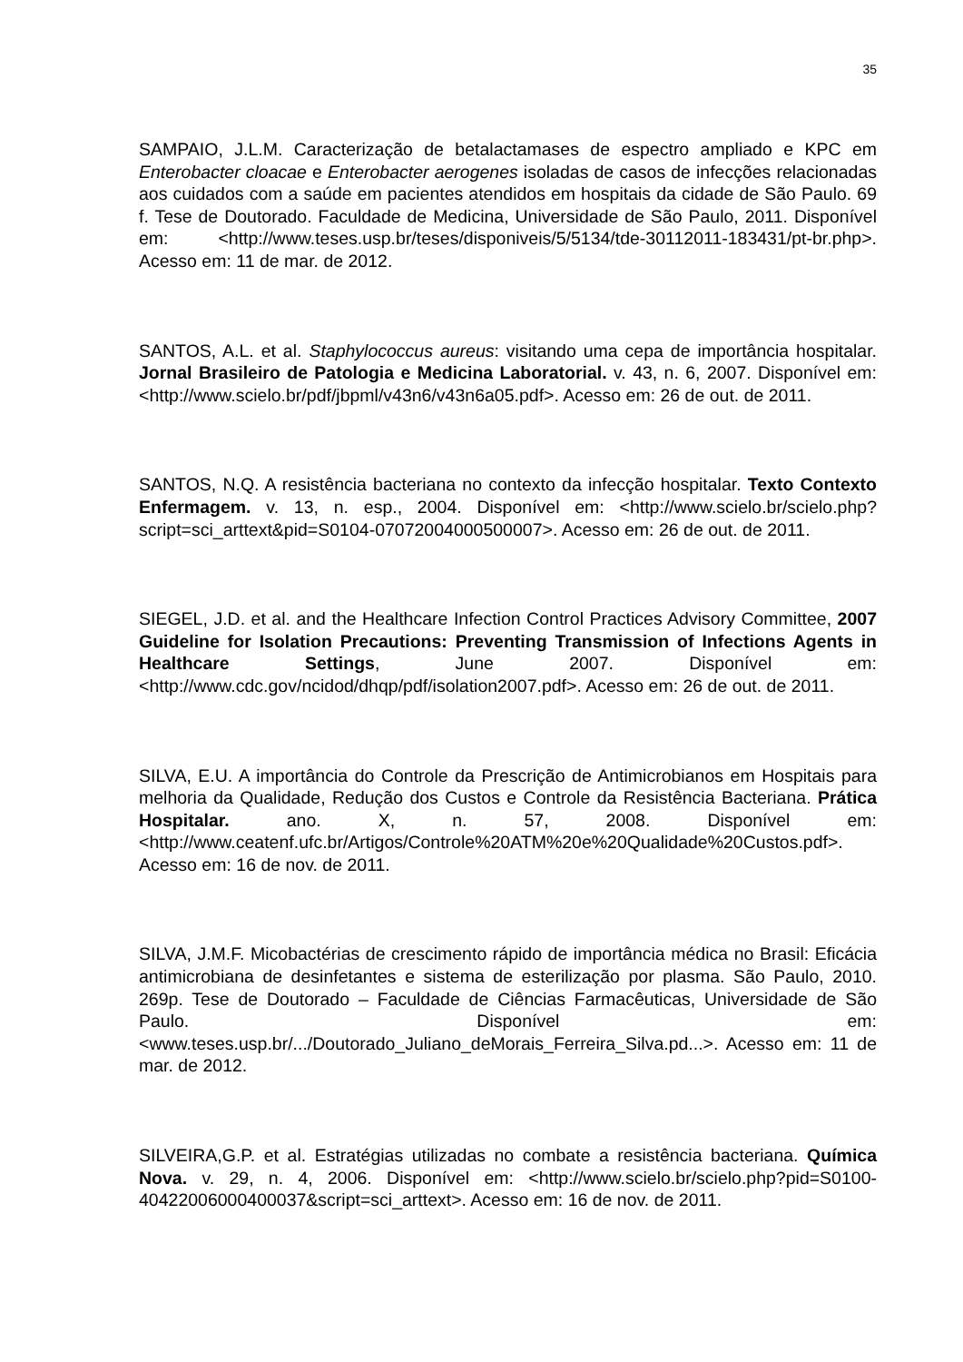35
SAMPAIO, J.L.M. Caracterização de betalactamases de espectro ampliado e KPC em Enterobacter cloacae e Enterobacter aerogenes isoladas de casos de infecções relacionadas aos cuidados com a saúde em pacientes atendidos em hospitais da cidade de São Paulo. 69 f. Tese de Doutorado. Faculdade de Medicina, Universidade de São Paulo, 2011. Disponível em: <http://www.teses.usp.br/teses/disponiveis/5/5134/tde-30112011-183431/pt-br.php>. Acesso em: 11 de mar. de 2012.
SANTOS, A.L. et al. Staphylococcus aureus: visitando uma cepa de importância hospitalar. Jornal Brasileiro de Patologia e Medicina Laboratorial. v. 43, n. 6, 2007. Disponível em: <http://www.scielo.br/pdf/jbpml/v43n6/v43n6a05.pdf>. Acesso em: 26 de out. de 2011.
SANTOS, N.Q. A resistência bacteriana no contexto da infecção hospitalar. Texto Contexto Enfermagem. v. 13, n. esp., 2004. Disponível em: <http://www.scielo.br/scielo.php?script=sci_arttext&pid=S0104-07072004000500007>. Acesso em: 26 de out. de 2011.
SIEGEL, J.D. et al. and the Healthcare Infection Control Practices Advisory Committee, 2007 Guideline for Isolation Precautions: Preventing Transmission of Infections Agents in Healthcare Settings, June 2007. Disponível em: <http://www.cdc.gov/ncidod/dhqp/pdf/isolation2007.pdf>. Acesso em: 26 de out. de 2011.
SILVA, E.U. A importância do Controle da Prescrição de Antimicrobianos em Hospitais para melhoria da Qualidade, Redução dos Custos e Controle da Resistência Bacteriana. Prática Hospitalar. ano. X, n. 57, 2008. Disponível em: <http://www.ceatenf.ufc.br/Artigos/Controle%20ATM%20e%20Qualidade%20Custos.pdf>. Acesso em: 16 de nov. de 2011.
SILVA, J.M.F. Micobactérias de crescimento rápido de importância médica no Brasil: Eficácia antimicrobiana de desinfetantes e sistema de esterilização por plasma. São Paulo, 2010. 269p. Tese de Doutorado – Faculdade de Ciências Farmacêuticas, Universidade de São Paulo. Disponível em: <www.teses.usp.br/.../Doutorado_Juliano_deMorais_Ferreira_Silva.pd...>. Acesso em: 11 de mar. de 2012.
SILVEIRA,G.P. et al. Estratégias utilizadas no combate a resistência bacteriana. Química Nova. v. 29, n. 4, 2006. Disponível em: <http://www.scielo.br/scielo.php?pid=S0100-40422006000400037&script=sci_arttext>. Acesso em: 16 de nov. de 2011.